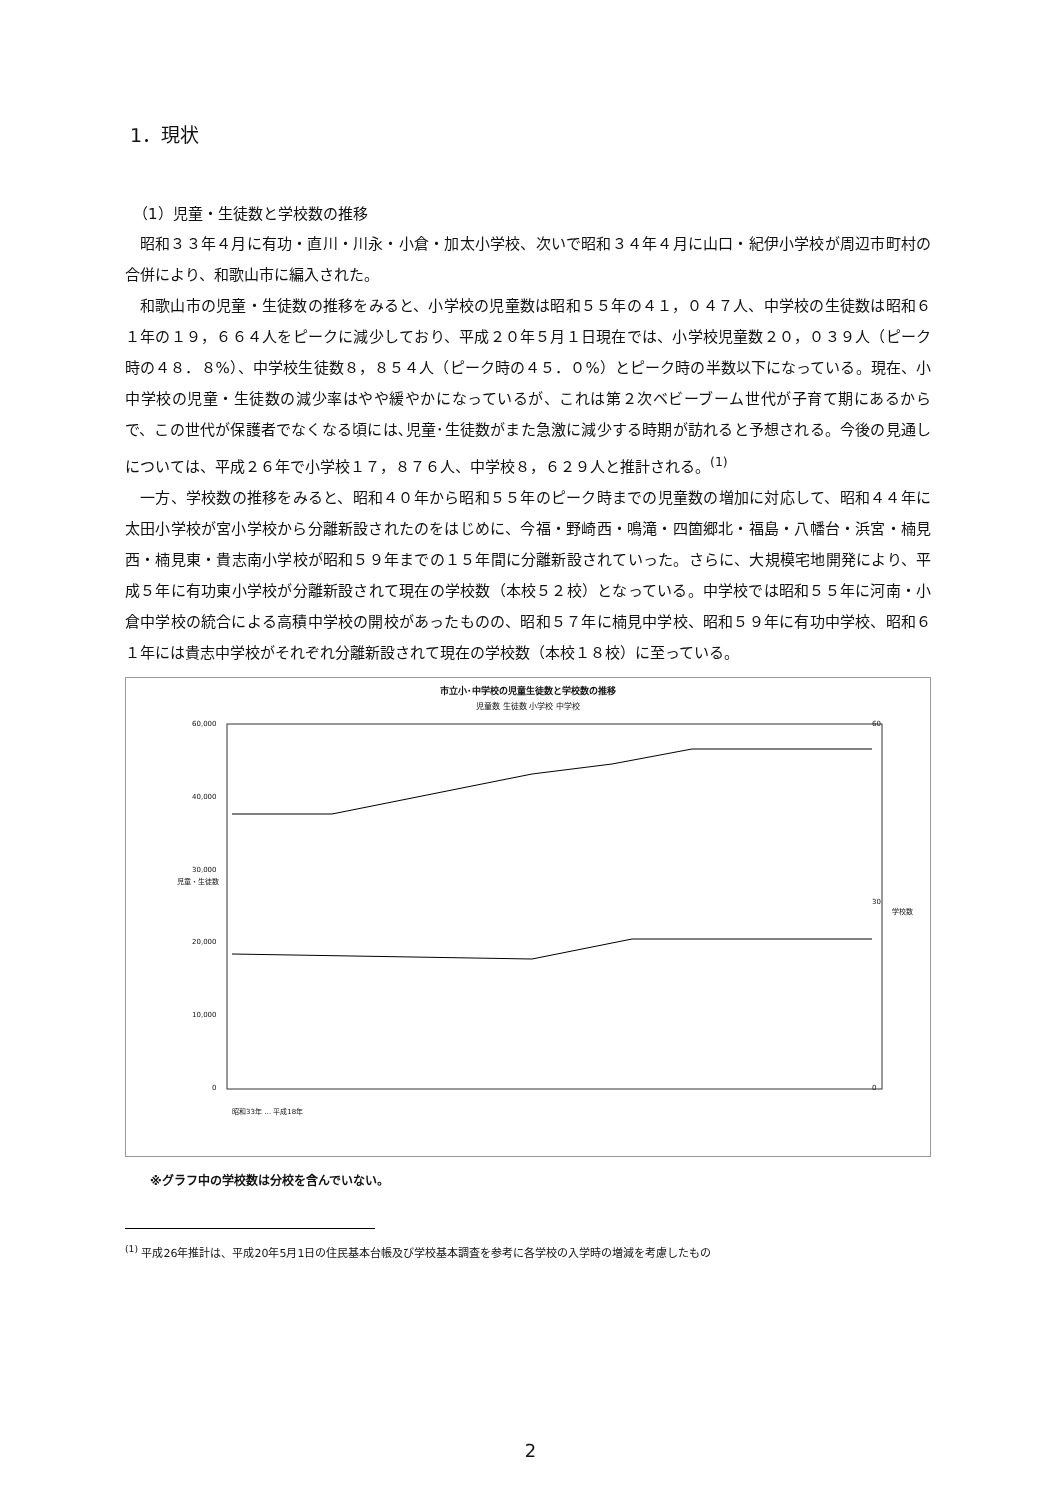1．現状
（1）児童・生徒数と学校数の推移
昭和３３年４月に有功・直川・川永・小倉・加太小学校、次いで昭和３４年４月に山口・紀伊小学校が周辺市町村の合併により、和歌山市に編入された。
和歌山市の児童・生徒数の推移をみると、小学校の児童数は昭和５５年の４１，０４７人、中学校の生徒数は昭和６１年の１９，６６４人をピークに減少しており、平成２０年５月１日現在では、小学校児童数２０，０３９人（ピーク時の４８．８%）、中学校生徒数８，８５４人（ピーク時の４５．０%）とピーク時の半数以下になっている。現在、小中学校の児童・生徒数の減少率はやや緩やかになっているが、これは第２次ベビーブーム世代が子育て期にあるからで、この世代が保護者でなくなる頃には､児童･生徒数がまた急激に減少する時期が訪れると予想される。今後の見通しについては、平成２６年で小学校１７，８７６人、中学校８，６２９人と推計される。<sup>(1)</sup>
一方、学校数の推移をみると、昭和４０年から昭和５５年のピーク時までの児童数の増加に対応して、昭和４４年に太田小学校が宮小学校から分離新設されたのをはじめに、今福・野崎西・鳴滝・四箇郷北・福島・八幡台・浜宮・楠見西・楠見東・貴志南小学校が昭和５９年までの１５年間に分離新設されていった。さらに、大規模宅地開発により、平成５年に有功東小学校が分離新設されて現在の学校数（本校５２校）となっている。中学校では昭和５５年に河南・小倉中学校の統合による高積中学校の開校があったものの、昭和５７年に楠見中学校、昭和５９年に有功中学校、昭和６１年には貴志中学校がそれぞれ分離新設されて現在の学校数（本校１８校）に至っている。
市立小･中学校の児童生徒数と学校数の推移
児童数 生徒数 小学校 中学校
60,000
40,000
30,000
20,000
10,000
0
児童・生徒数
学校数
60
30
0
昭和33年 … 平成18年
※グラフ中の学校数は分校を含んでいない。
<sup>(1)</sup> 平成26年推計は、平成20年5月1日の住民基本台帳及び学校基本調査を参考に各学校の入学時の増減を考慮したもの
2